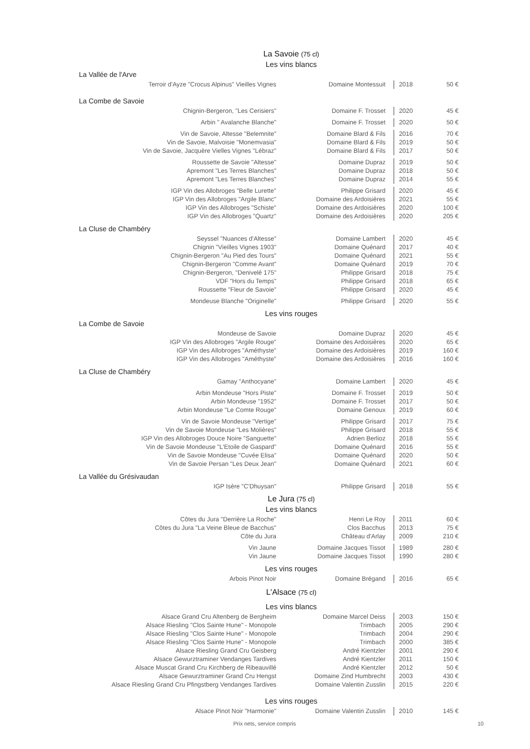La Savoie (75 cl)
Les vins blancs
La Vallée de l'Arve
| Terroir d'Ayze "Crocus Alpinus" Vieilles Vignes | | Domaine Montessuit | 2018 | 50 € |
La Combe de Savoie
| Chignin-Bergeron, "Les Cerisiers" | | Domaine F. Trosset | 2020 | 45 € |
| Arbin " Avalanche Blanche" | | Domaine F. Trosset | 2020 | 50 € |
| Vin de Savoie, Altesse "Belemnite" | | Domaine Blard & Fils | 2016 | 70 € |
| Vin de Savoie, Malvoisie "Monemvasia" | | Domaine Blard & Fils | 2019 | 50 € |
| Vin de Savoie, Jacquère Vielles Vignes "Lébraz" | | Domaine Blard & Fils | 2017 | 50 € |
| Roussette de Savoie "Altesse" | | Domaine Dupraz | 2019 | 50 € |
| Apremont "Les Terres Blanches" | | Domaine Dupraz | 2018 | 50 € |
| Apremont "Les Terres Blanches" | | Domaine Dupraz | 2014 | 55 € |
| IGP Vin des Allobroges "Belle Lurette" | | Philippe Grisard | 2020 | 45 € |
| IGP Vin des Allobroges "Argile Blanc" | | Domaine des Ardoisières | 2021 | 55 € |
| IGP Vin des Allobroges "Schiste" | | Domaine des Ardoisières | 2020 | 100 € |
| IGP Vin des Allobroges "Quartz" | | Domaine des Ardoisières | 2020 | 205 € |
La Cluse de Chambéry
| Seyssel "Nuances d'Altesse" | | Domaine Lambert | 2020 | 45 € |
| Chignin "Vieilles Vignes 1903" | | Domaine Quénard | 2017 | 40 € |
| Chignin-Bergeron "Au Pied des Tours" | | Domaine Quénard | 2021 | 55 € |
| Chignin-Bergeron "Comme Avant" | | Domaine Quénard | 2019 | 70 € |
| Chignin-Bergeron, "Denivelé 175" | | Philippe Grisard | 2018 | 75 € |
| VDF "Hors du Temps" | | Philippe Grisard | 2018 | 65 € |
| Roussette "Fleur de Savoie" | | Philippe Grisard | 2020 | 45 € |
| Mondeuse Blanche "Originelle" | | Philippe Grisard | 2020 | 55 € |
Les vins rouges
La Combe de Savoie
| Mondeuse de Savoie | | Domaine Dupraz | 2020 | 45 € |
| IGP Vin des Allobroges "Argile Rouge" | | Domaine des Ardoisières | 2020 | 65 € |
| IGP Vin des Allobroges "Améthyste" | | Domaine des Ardoisières | 2019 | 160 € |
| IGP Vin des Allobroges "Améthyste" | | Domaine des Ardoisières | 2016 | 160 € |
La Cluse de Chambéry
| Gamay "Anthocyane" | | Domaine Lambert | 2020 | 45 € |
| Arbin Mondeuse "Hors Piste" | | Domaine F. Trosset | 2019 | 50 € |
| Arbin Mondeuse "1952" | | Domaine F. Trosset | 2017 | 50 € |
| Arbin Mondeuse "Le Comte Rouge" | | Domaine Genoux | 2019 | 60 € |
| Vin de Savoie Mondeuse "Vertige" | | Philippe Grisard | 2017 | 75 € |
| Vin de Savoie Mondeuse "Les Molières" | | Philippe Grisard | 2018 | 55 € |
| IGP Vin des Allobroges Douce Noire "Sanguette" | | Adrien Berlioz | 2018 | 55 € |
| Vin de Savoie Mondeuse "L'Etoile de Gaspard" | | Domaine Quénard | 2016 | 55 € |
| Vin de Savoie Mondeuse "Cuvée Elisa" | | Domaine Quénard | 2020 | 50 € |
| Vin de Savoie Persan "Les Deux Jean" | | Domaine Quénard | 2021 | 60 € |
La Vallée du Grésivaudan
| IGP Isère "C'Dhuysan" | | Philippe Grisard | 2018 | 55 € |
Le Jura (75 cl)
Les vins blancs
| Côtes du Jura "Derrière La Roche" | | Henri Le Roy | 2011 | 60 € |
| Côtes du Jura "La Veine Bleue de Bacchus" | | Clos Bacchus | 2013 | 75 € |
| Côte du Jura | | Château d'Arlay | 2009 | 210 € |
| Vin Jaune | | Domaine Jacques Tissot | 1989 | 280 € |
| Vin Jaune | | Domaine Jacques Tissot | 1990 | 280 € |
Les vins rouges
| Arbois Pinot Noir | | Domaine Brégand | 2016 | 65 € |
L'Alsace (75 cl)
Les vins blancs
| Alsace Grand Cru Altenberg de Bergheim | | Domaine Marcel Deiss | 2003 | 150 € |
| Alsace Riesling "Clos Sainte Hune" - Monopole | | Trimbach | 2005 | 290 € |
| Alsace Riesling "Clos Sainte Hune" - Monopole | | Trimbach | 2004 | 290 € |
| Alsace Riesling "Clos Sainte Hune" - Monopole | | Trimbach | 2000 | 385 € |
| Alsace Riesling Grand Cru Geisberg | | André Kientzler | 2001 | 290 € |
| Alsace Gewurztraminer Vendanges Tardives | | André Kientzler | 2011 | 150 € |
| Alsace Muscat Grand Cru Kirchberg de Ribeauvillé | | André Kientzler | 2012 | 50 € |
| Alsace Gewurztraminer Grand Cru Hengst | | Domaine Zind Humbrecht | 2003 | 430 € |
| Alsace Riesling Grand Cru Pfingstberg Vendanges Tardives | | Domaine Valentin Zusslin | 2015 | 220 € |
Les vins rouges
| Alsace Pinot Noir "Harmonie" | | Domaine Valentin Zusslin | 2010 | 145 € |
Prix nets, service compris 10